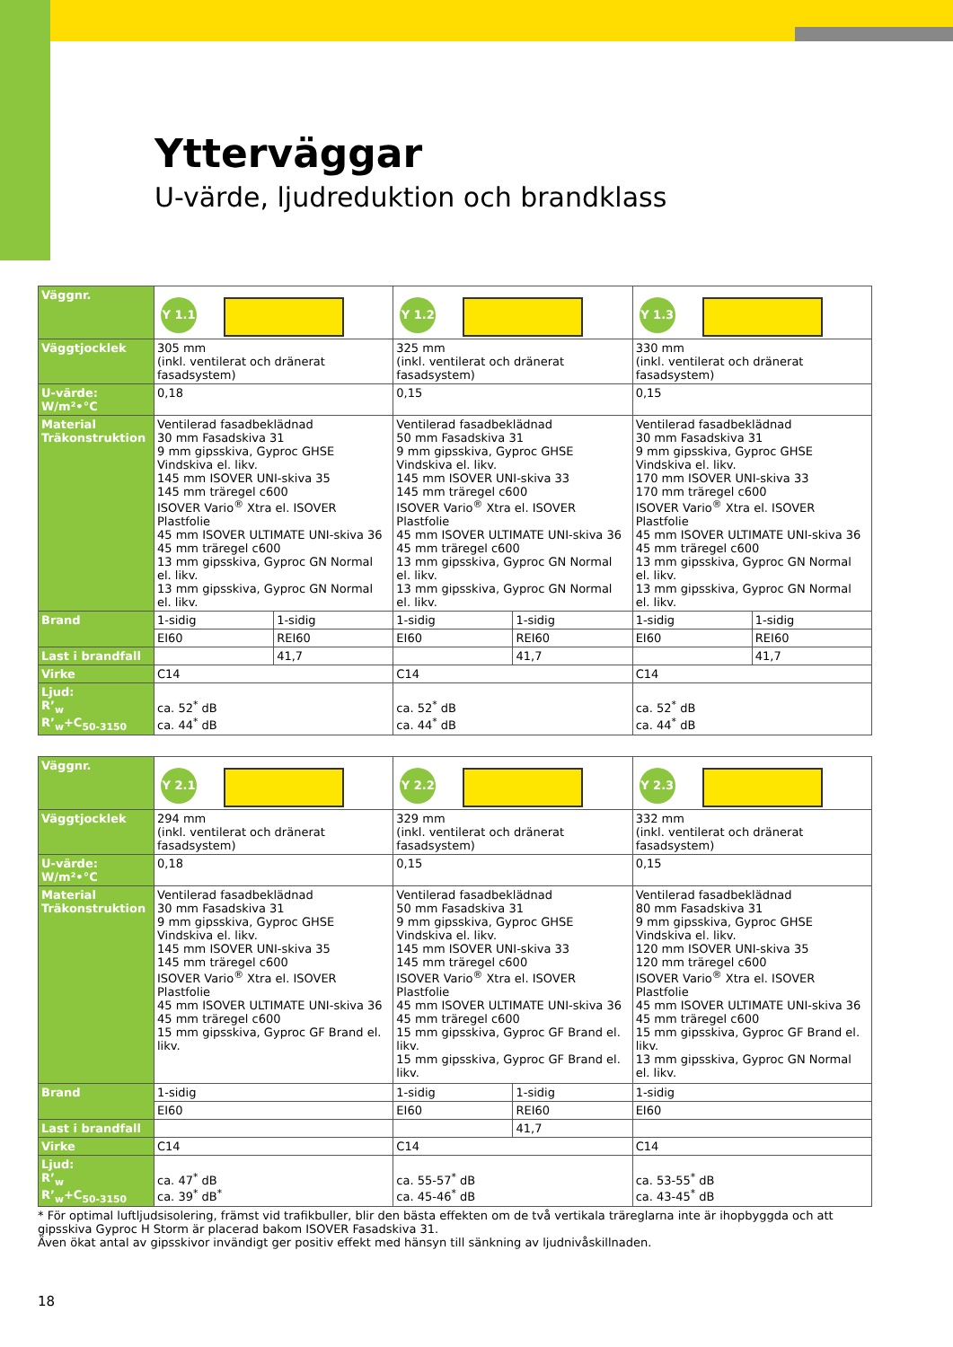Ytterväggar
U-värde, ljudreduktion och brandklass
| Väggnr. | Y 1.1 | | Y 1.2 | | Y 1.3 | |
| Väggtjocklek | 305 mm (inkl. ventilerat och dränerat fasadsystem) | | 325 mm (inkl. ventilerat och dränerat fasadsystem) | | 330 mm (inkl. ventilerat och dränerat fasadsystem) | |
| U-värde: W/m²•°C | 0,18 | | 0,15 | | 0,15 | |
| Material Träkonstruktion | Ventilerad fasadbeklädnad 30 mm Fasadskiva 31 9 mm gipsskiva, Gyproc GHSE Vindskiva el. likv. 145 mm ISOVER UNI-skiva 35 145 mm träregel c600 ISOVER Vario<sup>®</sup> Xtra el. ISOVER Plastfolie 45 mm ISOVER ULTIMATE UNI-skiva 36 45 mm träregel c600 13 mm gipsskiva, Gyproc GN Normal el. likv. 13 mm gipsskiva, Gyproc GN Normal el. likv. | | Ventilerad fasadbeklädnad 50 mm Fasadskiva 31 9 mm gipsskiva, Gyproc GHSE Vindskiva el. likv. 145 mm ISOVER UNI-skiva 33 145 mm träregel c600 ISOVER Vario<sup>®</sup> Xtra el. ISOVER Plastfolie 45 mm ISOVER ULTIMATE UNI-skiva 36 45 mm träregel c600 13 mm gipsskiva, Gyproc GN Normal el. likv. 13 mm gipsskiva, Gyproc GN Normal el. likv. | | Ventilerad fasadbeklädnad 30 mm Fasadskiva 31 9 mm gipsskiva, Gyproc GHSE Vindskiva el. likv. 170 mm ISOVER UNI-skiva 33 170 mm träregel c600 ISOVER Vario<sup>®</sup> Xtra el. ISOVER Plastfolie 45 mm ISOVER ULTIMATE UNI-skiva 36 45 mm träregel c600 13 mm gipsskiva, Gyproc GN Normal el. likv. 13 mm gipsskiva, Gyproc GN Normal el. likv. | |
| Brand | 1-sidig | 1-sidig | 1-sidig | 1-sidig | 1-sidig | 1-sidig |
| | EI60 | REI60 | EI60 | REI60 | EI60 | REI60 |
| Last i brandfall | | 41,7 | | 41,7 | | 41,7 |
| Virke | C14 | | C14 | | C14 | |
| Ljud: R’<sub>w</sub> R’<sub>w</sub>+C<sub>50-3150</sub> | ca. 52<sup>*</sup> dB ca. 44<sup>*</sup> dB | | ca. 52<sup>*</sup> dB ca. 44<sup>*</sup> dB | | ca. 52<sup>*</sup> dB ca. 44<sup>*</sup> dB | |
| Väggnr. | Y 2.1 | Y 2.2 | | Y 2.3 |
| Väggtjocklek | 294 mm (inkl. ventilerat och dränerat fasadsystem) | 329 mm (inkl. ventilerat och dränerat fasadsystem) | | 332 mm (inkl. ventilerat och dränerat fasadsystem) |
| U-värde: W/m²•°C | 0,18 | 0,15 | | 0,15 |
| Material Träkonstruktion | Ventilerad fasadbeklädnad 30 mm Fasadskiva 31 9 mm gipsskiva, Gyproc GHSE Vindskiva el. likv. 145 mm ISOVER UNI-skiva 35 145 mm träregel c600 ISOVER Vario<sup>®</sup> Xtra el. ISOVER Plastfolie 45 mm ISOVER ULTIMATE UNI-skiva 36 45 mm träregel c600 15 mm gipsskiva, Gyproc GF Brand el. likv. | Ventilerad fasadbeklädnad 50 mm Fasadskiva 31 9 mm gipsskiva, Gyproc GHSE Vindskiva el. likv. 145 mm ISOVER UNI-skiva 33 145 mm träregel c600 ISOVER Vario<sup>®</sup> Xtra el. ISOVER Plastfolie 45 mm ISOVER ULTIMATE UNI-skiva 36 45 mm träregel c600 15 mm gipsskiva, Gyproc GF Brand el. likv. 15 mm gipsskiva, Gyproc GF Brand el. likv. | | Ventilerad fasadbeklädnad 80 mm Fasadskiva 31 9 mm gipsskiva, Gyproc GHSE Vindskiva el. likv. 120 mm ISOVER UNI-skiva 35 120 mm träregel c600 ISOVER Vario<sup>®</sup> Xtra el. ISOVER Plastfolie 45 mm ISOVER ULTIMATE UNI-skiva 36 45 mm träregel c600 15 mm gipsskiva, Gyproc GF Brand el. likv. 13 mm gipsskiva, Gyproc GN Normal el. likv. |
| Brand | 1-sidig | 1-sidig | 1-sidig | 1-sidig |
| | EI60 | EI60 | REI60 | EI60 |
| Last i brandfall | | | 41,7 | |
| Virke | C14 | C14 | | C14 |
| Ljud: R’<sub>w</sub> R’<sub>w</sub>+C<sub>50-3150</sub> | ca. 47<sup>*</sup> dB ca. 39<sup>*</sup> dB<sup>*</sup> | ca. 55-57<sup>*</sup> dB ca. 45-46<sup>*</sup> dB | | ca. 53-55<sup>*</sup> dB ca. 43-45<sup>*</sup> dB |
* För optimal luftljudsisolering, främst vid trafikbuller, blir den bästa effekten om de två vertikala träreglarna inte är ihopbyggda och att gipsskiva Gyproc H Storm är placerad bakom ISOVER Fasadskiva 31.
Även ökat antal av gipsskivor invändigt ger positiv effekt med hänsyn till sänkning av ljudnivåskillnaden.
18